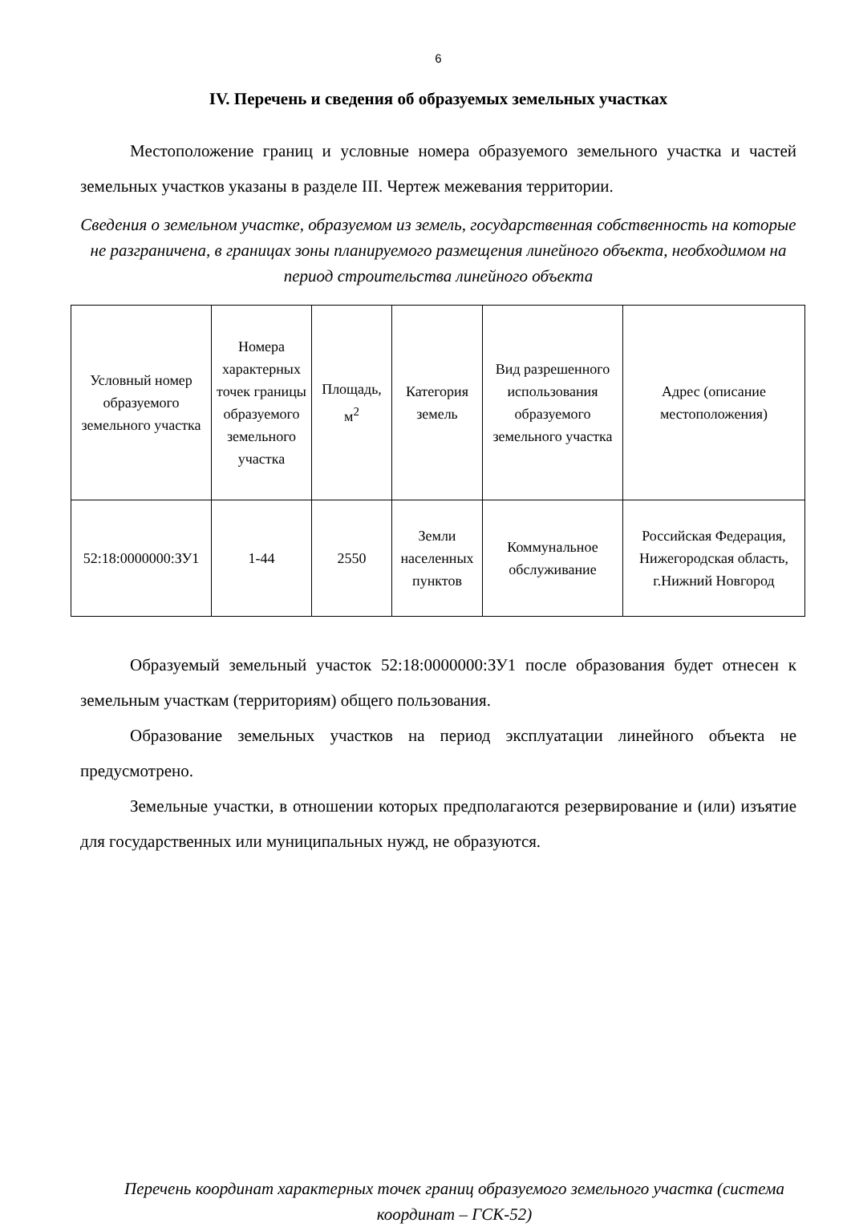6
IV. Перечень и сведения об образуемых земельных участках
Местоположение границ и условные номера образуемого земельного участка и частей земельных участков указаны в разделе III. Чертеж межевания территории.
Сведения о земельном участке, образуемом из земель, государственная собственность на которые не разграничена, в границах зоны планируемого размещения линейного объекта, необходимом на период строительства линейного объекта
| Условный номер образуемого земельного участка | Номера характерных точек границы образуемого земельного участка | Площадь, м<sup>2</sup> | Категория земель | Вид разрешенного использования образуемого земельного участка | Адрес (описание местоположения) |
| 52:18:0000000:ЗУ1 | 1-44 | 2550 | Земли населенных пунктов | Коммунальное обслуживание | Российская Федерация, Нижегородская область, г.Нижний Новгород |
Образуемый земельный участок 52:18:0000000:ЗУ1 после образования будет отнесен к земельным участкам (территориям) общего пользования.
Образование земельных участков на период эксплуатации линейного объекта не предусмотрено.
Земельные участки, в отношении которых предполагаются резервирование и (или) изъятие для государственных или муниципальных нужд, не образуются.
Перечень координат характерных точек границ образуемого земельного участка (система координат – ГСК-52)